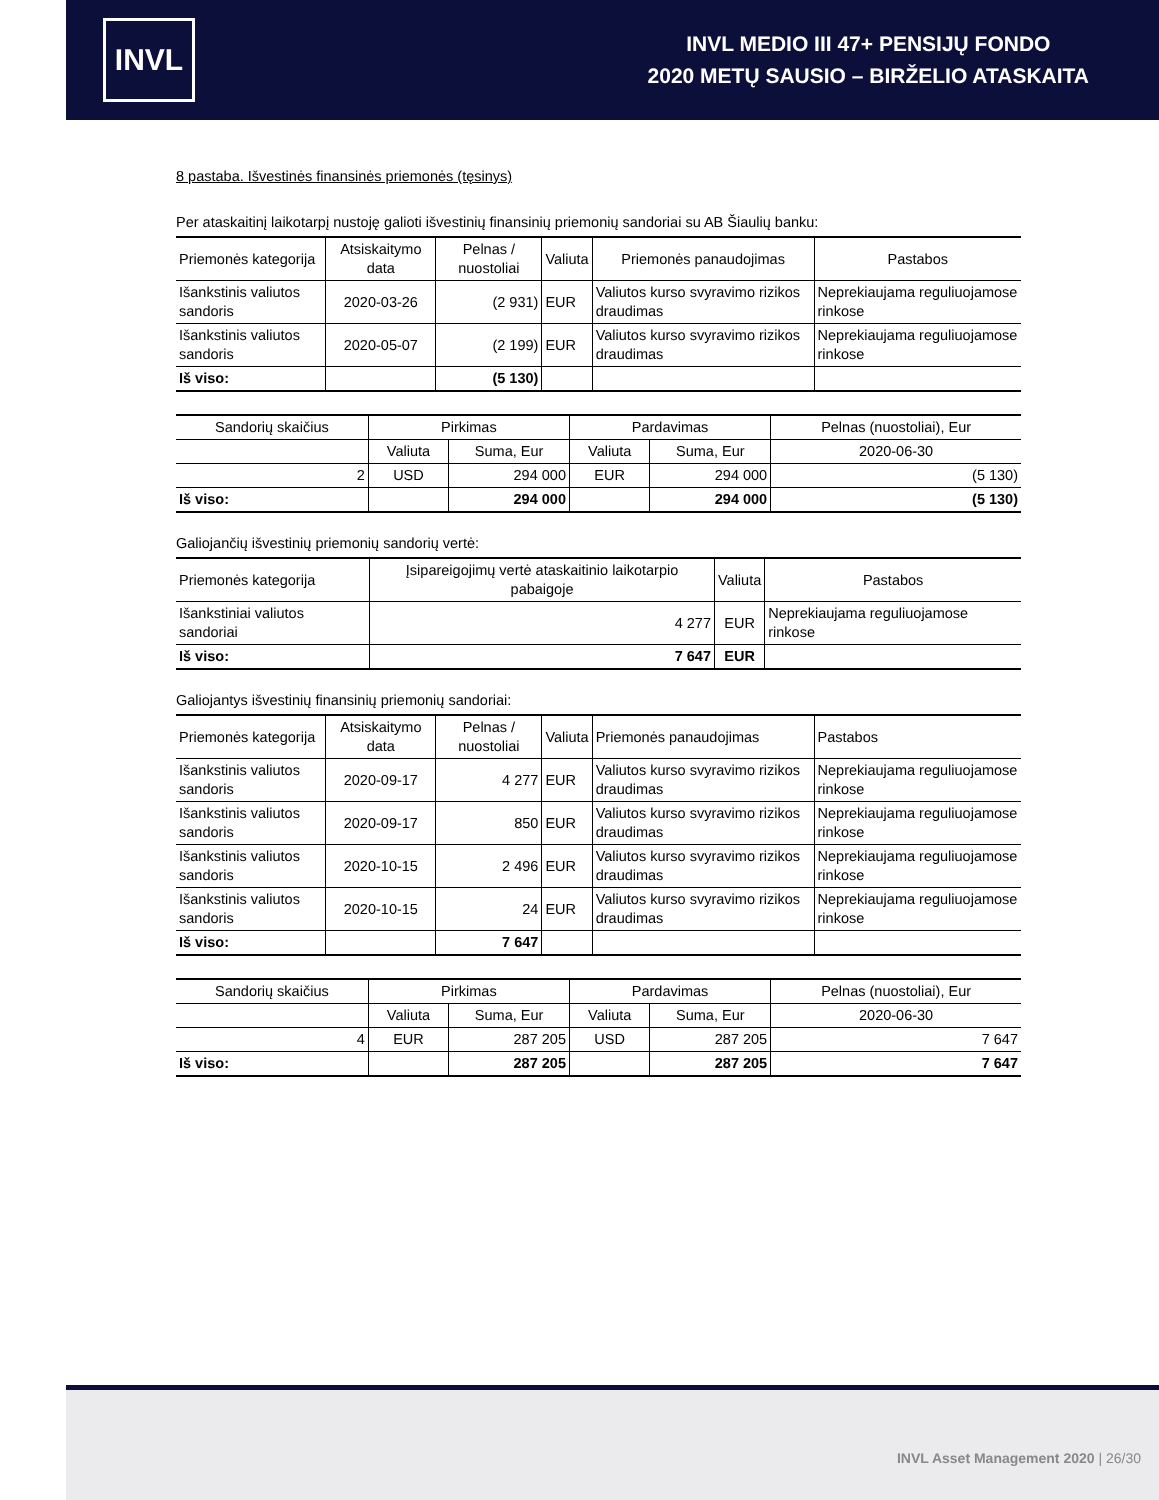INVL
INVL MEDIO III 47+ PENSIJŲ FONDO
2020 METŲ SAUSIO – BIRŽELIO ATASKAITA
8 pastaba. Išvestinės finansinės priemonės (tęsinys)
Per ataskaitinį laikotarpį nustoję galioti išvestinių finansinių priemonių sandoriai su AB Šiaulių banku:
| Priemonės kategorija | Atsiskaitymo data | Pelnas / nuostoliai | Valiuta | Priemonės panaudojimas | Pastabos |
| --- | --- | --- | --- | --- | --- |
| Išankstinis valiutos sandoris | 2020-03-26 | (2 931) | EUR | Valiutos kurso svyravimo rizikos draudimas | Neprekiaujama reguliuojamose rinkose |
| Išankstinis valiutos sandoris | 2020-05-07 | (2 199) | EUR | Valiutos kurso svyravimo rizikos draudimas | Neprekiaujama reguliuojamose rinkose |
| Iš viso: | | (5 130) | | | |
| Sandorių skaičius | Pirkimas | | Pardavimas | | Pelnas (nuostoliai), Eur |
| | Valiuta | Suma, Eur | Valiuta | Suma, Eur | 2020-06-30 |
| 2 | USD | 294 000 | EUR | 294 000 | (5 130) |
| Iš viso: | | 294 000 | | 294 000 | (5 130) |
Galiojančių išvestinių priemonių sandorių vertė:
| Priemonės kategorija | Įsipareigojimų vertė ataskaitinio laikotarpio pabaigoje | Valiuta | Pastabos |
| --- | --- | --- | --- |
| Išankstiniai valiutos sandoriai | 4 277 | EUR | Neprekiaujama reguliuojamose rinkose |
| Iš viso: | 7 647 | EUR | |
Galiojantys išvestinių finansinių priemonių sandoriai:
| Priemonės kategorija | Atsiskaitymo data | Pelnas / nuostoliai | Valiuta | Priemonės panaudojimas | Pastabos |
| --- | --- | --- | --- | --- | --- |
| Išankstinis valiutos sandoris | 2020-09-17 | 4 277 | EUR | Valiutos kurso svyravimo rizikos draudimas | Neprekiaujama reguliuojamose rinkose |
| Išankstinis valiutos sandoris | 2020-09-17 | 850 | EUR | Valiutos kurso svyravimo rizikos draudimas | Neprekiaujama reguliuojamose rinkose |
| Išankstinis valiutos sandoris | 2020-10-15 | 2 496 | EUR | Valiutos kurso svyravimo rizikos draudimas | Neprekiaujama reguliuojamose rinkose |
| Išankstinis valiutos sandoris | 2020-10-15 | 24 | EUR | Valiutos kurso svyravimo rizikos draudimas | Neprekiaujama reguliuojamose rinkose |
| Iš viso: | | 7 647 | | | |
| Sandorių skaičius | Pirkimas | | Pardavimas | | Pelnas (nuostoliai), Eur |
| | Valiuta | Suma, Eur | Valiuta | Suma, Eur | 2020-06-30 |
| 4 | EUR | 287 205 | USD | 287 205 | 7 647 |
| Iš viso: | | 287 205 | | 287 205 | 7 647 |
INVL Asset Management 2020 | 26/30